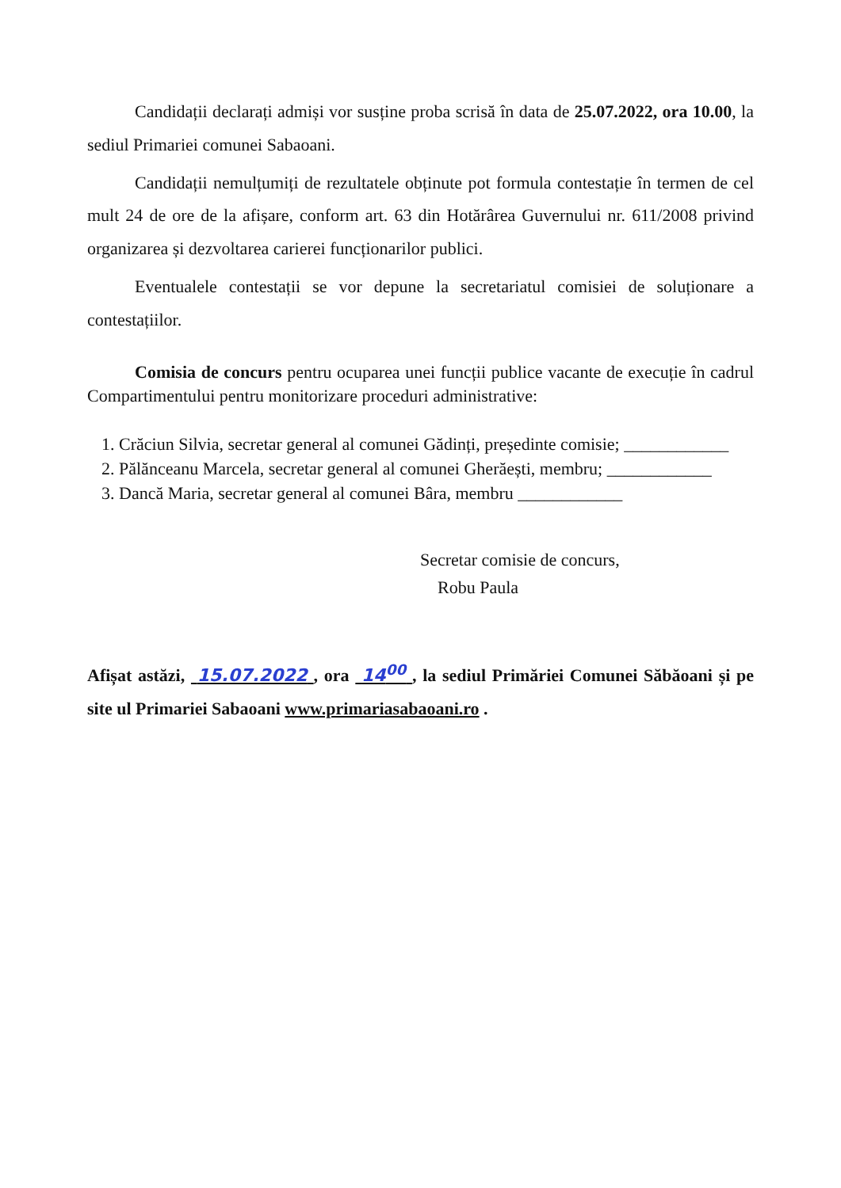Candidații declarați admiși vor susține proba scrisă în data de 25.07.2022, ora 10.00, la sediul Primariei comunei Sabaoani.
Candidații nemulțumiți de rezultatele obținute pot formula contestație în termen de cel mult 24 de ore de la afișare, conform art. 63 din Hotărârea Guvernului nr. 611/2008 privind organizarea și dezvoltarea carierei funcționarilor publici.
Eventualele contestații se vor depune la secretariatul comisiei de soluționare a contestațiilor.
Comisia de concurs pentru ocuparea unei funcții publice vacante de execuție în cadrul Compartimentului pentru monitorizare proceduri administrative:
1. Crăciun Silvia, secretar general al comunei Gădinți, președinte comisie; ____________
2. Pălănceanu Marcela, secretar general al comunei Gherăești, membru; ____________
3. Dancă Maria, secretar general al comunei Bâra, membru ____________
Secretar comisie de concurs,
Robu Paula
Afișat astăzi, 15.07.2022 , ora 14<sup>00</sup> , la sediul Primăriei Comunei Săbăoani și pe site ul Primariei Sabaoani www.primariasabaoani.ro .